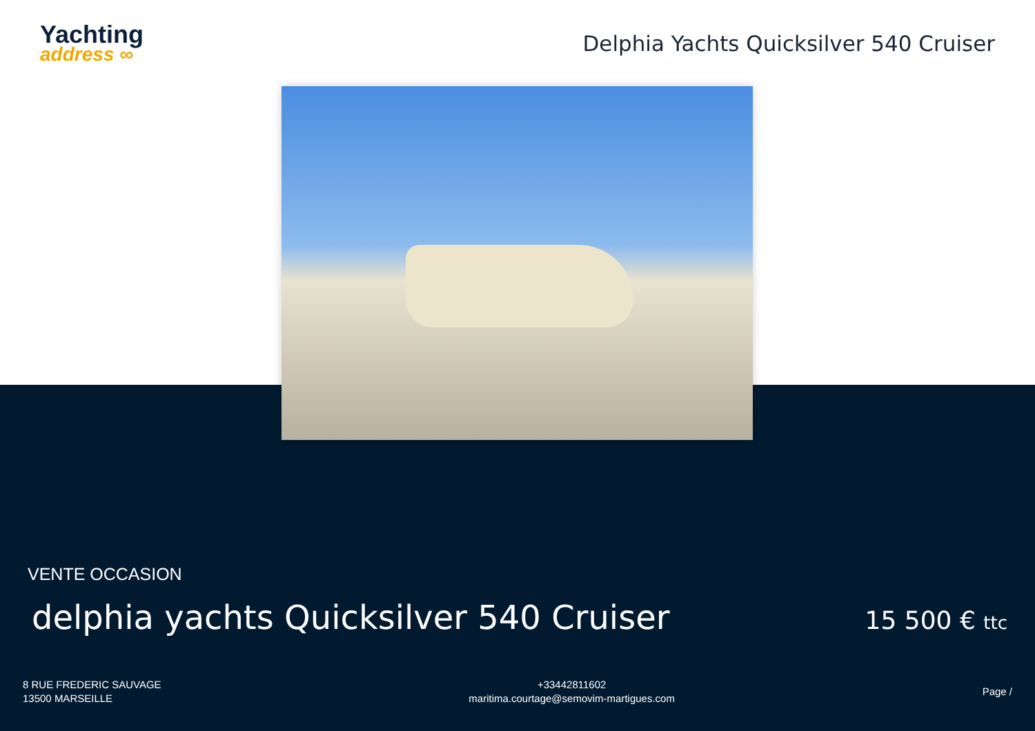Yachting
address ∞
Delphia Yachts Quicksilver 540 Cruiser
VENTE OCCASION
delphia yachts Quicksilver 540 Cruiser
15 500 € ttc
8 RUE FREDERIC SAUVAGE
13500 MARSEILLE
+33442811602
maritima.courtage@semovim-martigues.com
Page /